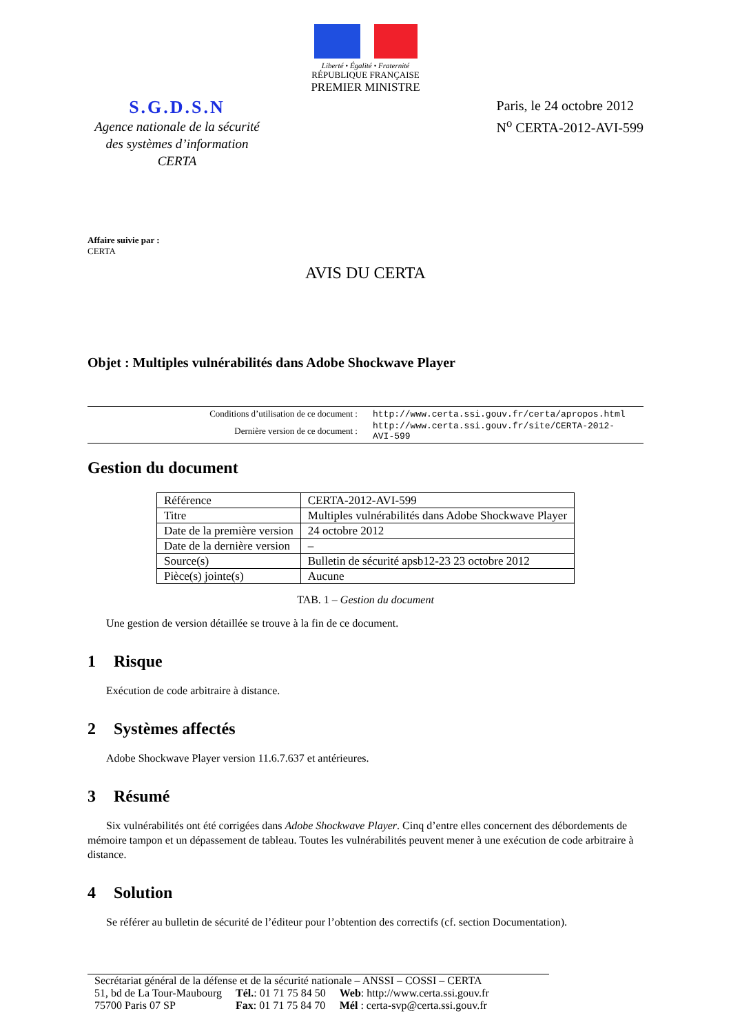Liberté • Égalité • Fraternité
RÉPUBLIQUE FRANÇAISE
PREMIER MINISTRE
S.G.D.S.N
Agence nationale de la sécurité des systèmes d’information CERTA
Paris, le 24 octobre 2012
N<sup>o</sup> CERTA-2012-AVI-599
Affaire suivie par :
CERTA
AVIS DU CERTA
Objet : Multiples vulnérabilités dans Adobe Shockwave Player
| Conditions d’utilisation de ce document : | http://www.certa.ssi.gouv.fr/certa/apropos.html |
| Dernière version de ce document : | http://www.certa.ssi.gouv.fr/site/CERTA-2012-AVI-599 |
Gestion du document
| Référence | CERTA-2012-AVI-599 |
| Titre | Multiples vulnérabilités dans Adobe Shockwave Player |
| Date de la première version | 24 octobre 2012 |
| Date de la dernière version | – |
| Source(s) | Bulletin de sécurité apsb12-23 23 octobre 2012 |
| Pièce(s) jointe(s) | Aucune |
TAB. 1 – Gestion du document
Une gestion de version détaillée se trouve à la fin de ce document.
1 Risque
Exécution de code arbitraire à distance.
2 Systèmes affectés
Adobe Shockwave Player version 11.6.7.637 et antérieures.
3 Résumé
Six vulnérabilités ont été corrigées dans Adobe Shockwave Player. Cinq d’entre elles concernent des débordements de mémoire tampon et un dépassement de tableau. Toutes les vulnérabilités peuvent mener à une exécution de code arbitraire à distance.
4 Solution
Se référer au bulletin de sécurité de l’éditeur pour l’obtention des correctifs (cf. section Documentation).
Secrétariat général de la défense et de la sécurité nationale – ANSSI – COSSI – CERTA
| 51, bd de La Tour-Maubourg | Tél. : 01 71 75 84 50 | Web : http://www.certa.ssi.gouv.fr |
| 75700 Paris 07 SP | Fax : 01 71 75 84 70 | Mél : certa-svp@certa.ssi.gouv.fr |